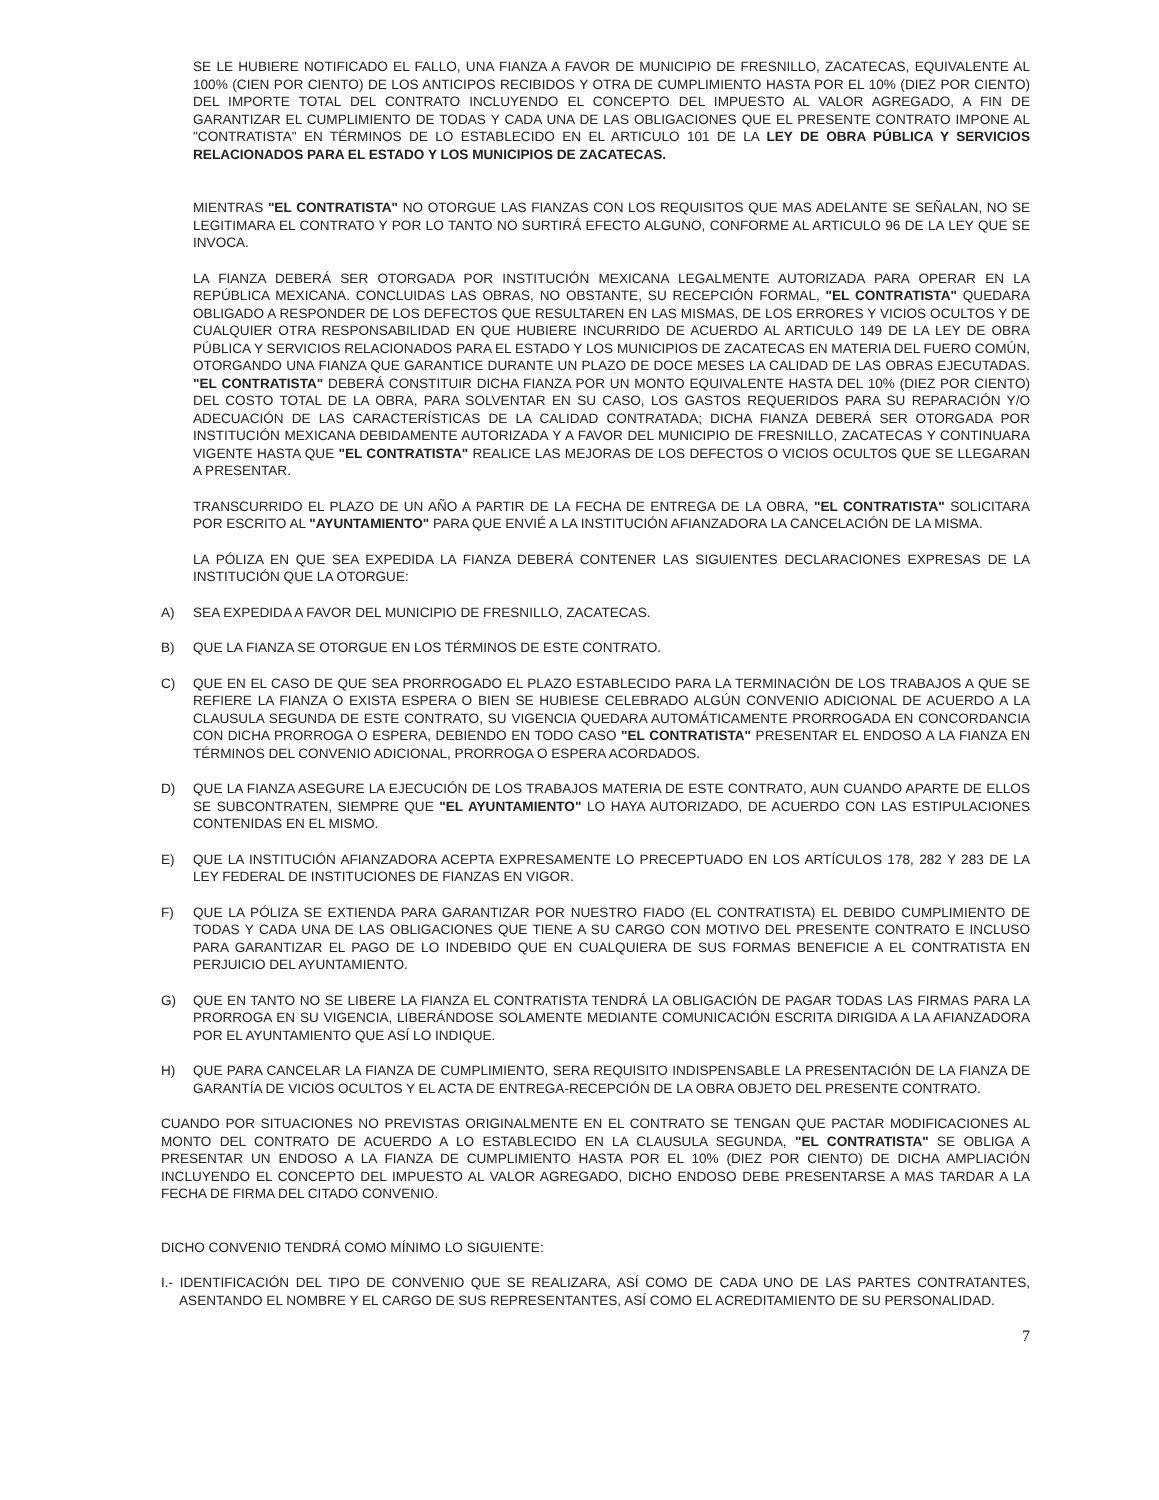SE LE HUBIERE NOTIFICADO EL FALLO, UNA FIANZA A FAVOR DE MUNICIPIO DE FRESNILLO, ZACATECAS, EQUIVALENTE AL 100% (CIEN POR CIENTO) DE LOS ANTICIPOS RECIBIDOS Y OTRA DE CUMPLIMIENTO HASTA POR EL 10% (DIEZ POR CIENTO) DEL IMPORTE TOTAL DEL CONTRATO INCLUYENDO EL CONCEPTO DEL IMPUESTO AL VALOR AGREGADO, A FIN DE GARANTIZAR EL CUMPLIMIENTO DE TODAS Y CADA UNA DE LAS OBLIGACIONES QUE EL PRESENTE CONTRATO IMPONE AL "CONTRATISTA" EN TÉRMINOS DE LO ESTABLECIDO EN EL ARTICULO 101 DE LA LEY DE OBRA PÚBLICA Y SERVICIOS RELACIONADOS PARA EL ESTADO Y LOS MUNICIPIOS DE ZACATECAS.
MIENTRAS "EL CONTRATISTA" NO OTORGUE LAS FIANZAS CON LOS REQUISITOS QUE MAS ADELANTE SE SEÑALAN, NO SE LEGITIMARA EL CONTRATO Y POR LO TANTO NO SURTIRÁ EFECTO ALGUNO, CONFORME AL ARTICULO 96 DE LA LEY QUE SE INVOCA.
LA FIANZA DEBERÁ SER OTORGADA POR INSTITUCIÓN MEXICANA LEGALMENTE AUTORIZADA PARA OPERAR EN LA REPÚBLICA MEXICANA. CONCLUIDAS LAS OBRAS, NO OBSTANTE, SU RECEPCIÓN FORMAL, "EL CONTRATISTA" QUEDARA OBLIGADO A RESPONDER DE LOS DEFECTOS QUE RESULTAREN EN LAS MISMAS, DE LOS ERRORES Y VICIOS OCULTOS Y DE CUALQUIER OTRA RESPONSABILIDAD EN QUE HUBIERE INCURRIDO DE ACUERDO AL ARTICULO 149 DE LA LEY DE OBRA PÚBLICA Y SERVICIOS RELACIONADOS PARA EL ESTADO Y LOS MUNICIPIOS DE ZACATECAS EN MATERIA DEL FUERO COMÚN, OTORGANDO UNA FIANZA QUE GARANTICE DURANTE UN PLAZO DE DOCE MESES LA CALIDAD DE LAS OBRAS EJECUTADAS. "EL CONTRATISTA" DEBERÁ CONSTITUIR DICHA FIANZA POR UN MONTO EQUIVALENTE HASTA DEL 10% (DIEZ POR CIENTO) DEL COSTO TOTAL DE LA OBRA, PARA SOLVENTAR EN SU CASO, LOS GASTOS REQUERIDOS PARA SU REPARACIÓN Y/O ADECUACIÓN DE LAS CARACTERÍSTICAS DE LA CALIDAD CONTRATADA; DICHA FIANZA DEBERÁ SER OTORGADA POR INSTITUCIÓN MEXICANA DEBIDAMENTE AUTORIZADA Y A FAVOR DEL MUNICIPIO DE FRESNILLO, ZACATECAS Y CONTINUARA VIGENTE HASTA QUE "EL CONTRATISTA" REALICE LAS MEJORAS DE LOS DEFECTOS O VICIOS OCULTOS QUE SE LLEGARAN A PRESENTAR.
TRANSCURRIDO EL PLAZO DE UN AÑO A PARTIR DE LA FECHA DE ENTREGA DE LA OBRA, "EL CONTRATISTA" SOLICITARA POR ESCRITO AL "AYUNTAMIENTO" PARA QUE ENVIÉ A LA INSTITUCIÓN AFIANZADORA LA CANCELACIÓN DE LA MISMA.
LA PÓLIZA EN QUE SEA EXPEDIDA LA FIANZA DEBERÁ CONTENER LAS SIGUIENTES DECLARACIONES EXPRESAS DE LA INSTITUCIÓN QUE LA OTORGUE:
A) SEA EXPEDIDA A FAVOR DEL MUNICIPIO DE FRESNILLO, ZACATECAS.
B) QUE LA FIANZA SE OTORGUE EN LOS TÉRMINOS DE ESTE CONTRATO.
C) QUE EN EL CASO DE QUE SEA PRORROGADO EL PLAZO ESTABLECIDO PARA LA TERMINACIÓN DE LOS TRABAJOS A QUE SE REFIERE LA FIANZA O EXISTA ESPERA O BIEN SE HUBIESE CELEBRADO ALGÚN CONVENIO ADICIONAL DE ACUERDO A LA CLAUSULA SEGUNDA DE ESTE CONTRATO, SU VIGENCIA QUEDARA AUTOMÁTICAMENTE PRORROGADA EN CONCORDANCIA CON DICHA PRORROGA O ESPERA, DEBIENDO EN TODO CASO "EL CONTRATISTA" PRESENTAR EL ENDOSO A LA FIANZA EN TÉRMINOS DEL CONVENIO ADICIONAL, PRORROGA O ESPERA ACORDADOS.
D) QUE LA FIANZA ASEGURE LA EJECUCIÓN DE LOS TRABAJOS MATERIA DE ESTE CONTRATO, AUN CUANDO APARTE DE ELLOS SE SUBCONTRATEN, SIEMPRE QUE "EL AYUNTAMIENTO" LO HAYA AUTORIZADO, DE ACUERDO CON LAS ESTIPULACIONES CONTENIDAS EN EL MISMO.
E) QUE LA INSTITUCIÓN AFIANZADORA ACEPTA EXPRESAMENTE LO PRECEPTUADO EN LOS ARTÍCULOS 178, 282 Y 283 DE LA LEY FEDERAL DE INSTITUCIONES DE FIANZAS EN VIGOR.
F) QUE LA PÓLIZA SE EXTIENDA PARA GARANTIZAR POR NUESTRO FIADO (EL CONTRATISTA) EL DEBIDO CUMPLIMIENTO DE TODAS Y CADA UNA DE LAS OBLIGACIONES QUE TIENE A SU CARGO CON MOTIVO DEL PRESENTE CONTRATO E INCLUSO PARA GARANTIZAR EL PAGO DE LO INDEBIDO QUE EN CUALQUIERA DE SUS FORMAS BENEFICIE A EL CONTRATISTA EN PERJUICIO DEL AYUNTAMIENTO.
G) QUE EN TANTO NO SE LIBERE LA FIANZA EL CONTRATISTA TENDRÁ LA OBLIGACIÓN DE PAGAR TODAS LAS FIRMAS PARA LA PRORROGA EN SU VIGENCIA, LIBERÁNDOSE SOLAMENTE MEDIANTE COMUNICACIÓN ESCRITA DIRIGIDA A LA AFIANZADORA POR EL AYUNTAMIENTO QUE ASÍ LO INDIQUE.
H) QUE PARA CANCELAR LA FIANZA DE CUMPLIMIENTO, SERA REQUISITO INDISPENSABLE LA PRESENTACIÓN DE LA FIANZA DE GARANTÍA DE VICIOS OCULTOS Y EL ACTA DE ENTREGA-RECEPCIÓN DE LA OBRA OBJETO DEL PRESENTE CONTRATO.
CUANDO POR SITUACIONES NO PREVISTAS ORIGINALMENTE EN EL CONTRATO SE TENGAN QUE PACTAR MODIFICACIONES AL MONTO DEL CONTRATO DE ACUERDO A LO ESTABLECIDO EN LA CLAUSULA SEGUNDA, "EL CONTRATISTA" SE OBLIGA A PRESENTAR UN ENDOSO A LA FIANZA DE CUMPLIMIENTO HASTA POR EL 10% (DIEZ POR CIENTO) DE DICHA AMPLIACIÓN INCLUYENDO EL CONCEPTO DEL IMPUESTO AL VALOR AGREGADO, DICHO ENDOSO DEBE PRESENTARSE A MAS TARDAR A LA FECHA DE FIRMA DEL CITADO CONVENIO.
DICHO CONVENIO TENDRÁ COMO MÍNIMO LO SIGUIENTE:
I.- IDENTIFICACIÓN DEL TIPO DE CONVENIO QUE SE REALIZARA, ASÍ COMO DE CADA UNO DE LAS PARTES CONTRATANTES, ASENTANDO EL NOMBRE Y EL CARGO DE SUS REPRESENTANTES, ASÍ COMO EL ACREDITAMIENTO DE SU PERSONALIDAD.
7